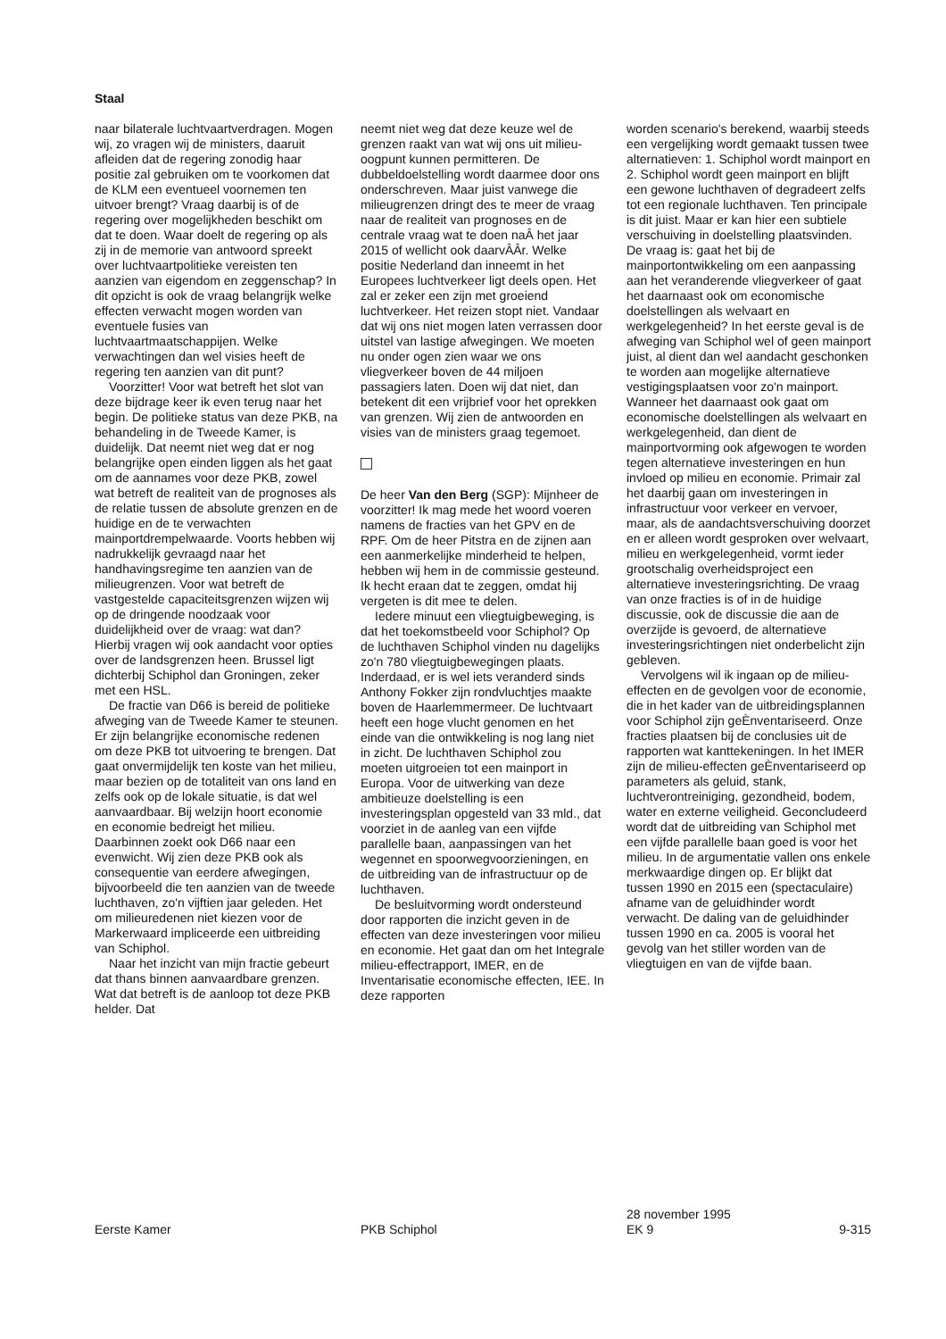Staal
naar bilaterale luchtvaartverdragen. Mogen wij, zo vragen wij de ministers, daaruit afleiden dat de regering zonodig haar positie zal gebruiken om te voorkomen dat de KLM een eventueel voornemen ten uitvoer brengt? Vraag daarbij is of de regering over mogelijkheden beschikt om dat te doen. Waar doelt de regering op als zij in de memorie van antwoord spreekt over luchtvaartpolitieke vereisten ten aanzien van eigendom en zeggenschap? In dit opzicht is ook de vraag belangrijk welke effecten verwacht mogen worden van eventuele fusies van luchtvaartmaatschappijen. Welke verwachtingen dan wel visies heeft de regering ten aanzien van dit punt?
Voorzitter! Voor wat betreft het slot van deze bijdrage keer ik even terug naar het begin. De politieke status van deze PKB, na behandeling in de Tweede Kamer, is duidelijk. Dat neemt niet weg dat er nog belangrijke open einden liggen als het gaat om de aannames voor deze PKB, zowel wat betreft de realiteit van de prognoses als de relatie tussen de absolute grenzen en de huidige en de te verwachten mainportdrempelwaarde. Voorts hebben wij nadrukkelijk gevraagd naar het handhavingsregime ten aanzien van de milieugrenzen. Voor wat betreft de vastgestelde capaciteitsgrenzen wijzen wij op de dringende noodzaak voor duidelijkheid over de vraag: wat dan? Hierbij vragen wij ook aandacht voor opties over de landsgrenzen heen. Brussel ligt dichterbij Schiphol dan Groningen, zeker met een HSL.
De fractie van D66 is bereid de politieke afweging van de Tweede Kamer te steunen. Er zijn belangrijke economische redenen om deze PKB tot uitvoering te brengen. Dat gaat onvermijdelijk ten koste van het milieu, maar bezien op de totaliteit van ons land en zelfs ook op de lokale situatie, is dat wel aanvaardbaar. Bij welzijn hoort economie en economie bedreigt het milieu. Daarbinnen zoekt ook D66 naar een evenwicht. Wij zien deze PKB ook als consequentie van eerdere afwegingen, bijvoorbeeld die ten aanzien van de tweede luchthaven, zo'n vijftien jaar geleden. Het om milieuredenen niet kiezen voor de Markerwaard impliceerde een uitbreiding van Schiphol.
Naar het inzicht van mijn fractie gebeurt dat thans binnen aanvaardbare grenzen. Wat dat betreft is de aanloop tot deze PKB helder. Dat
neemt niet weg dat deze keuze wel de grenzen raakt van wat wij ons uit milieu-oogpunt kunnen permitteren. De dubbeldoelstelling wordt daarmee door ons onderschreven. Maar juist vanwege die milieugrenzen dringt des te meer de vraag naar de realiteit van prognoses en de centrale vraag wat te doen naÂ het jaar 2015 of wellicht ook daarvÂÂr. Welke positie Nederland dan inneemt in het Europees luchtverkeer ligt deels open. Het zal er zeker een zijn met groeiend luchtverkeer. Het reizen stopt niet. Vandaar dat wij ons niet mogen laten verrassen door uitstel van lastige afwegingen. We moeten nu onder ogen zien waar we ons vliegverkeer boven de 44 miljoen passagiers laten. Doen wij dat niet, dan betekent dit een vrijbrief voor het oprekken van grenzen. Wij zien de antwoorden en visies van de ministers graag tegemoet.
De heer Van den Berg (SGP): Mijnheer de voorzitter! Ik mag mede het woord voeren namens de fracties van het GPV en de RPF. Om de heer Pitstra en de zijnen aan een aanmerkelijke minderheid te helpen, hebben wij hem in de commissie gesteund. Ik hecht eraan dat te zeggen, omdat hij vergeten is dit mee te delen.
Iedere minuut een vliegtuigbeweging, is dat het toekomstbeeld voor Schiphol? Op de luchthaven Schiphol vinden nu dagelijks zo'n 780 vliegtuigbewegingen plaats. Inderdaad, er is wel iets veranderd sinds Anthony Fokker zijn rondvluchtjes maakte boven de Haarlemmermeer. De luchtvaart heeft een hoge vlucht genomen en het einde van die ontwikkeling is nog lang niet in zicht. De luchthaven Schiphol zou moeten uitgroeien tot een mainport in Europa. Voor de uitwerking van deze ambitieuze doelstelling is een investeringsplan opgesteld van 33 mld., dat voorziet in de aanleg van een vijfde parallelle baan, aanpassingen van het wegennet en spoorwegvoorzieningen, en de uitbreiding van de infrastructuur op de luchthaven.
De besluitvorming wordt ondersteund door rapporten die inzicht geven in de effecten van deze investeringen voor milieu en economie. Het gaat dan om het Integrale milieu-effectrapport, IMER, en de Inventarisatie economische effecten, IEE. In deze rapporten
worden scenario's berekend, waarbij steeds een vergelijking wordt gemaakt tussen twee alternatieven: 1. Schiphol wordt mainport en 2. Schiphol wordt geen mainport en blijft een gewone luchthaven of degradeert zelfs tot een regionale luchthaven. Ten principale is dit juist. Maar er kan hier een subtiele verschuiving in doelstelling plaatsvinden. De vraag is: gaat het bij de mainportontwikkeling om een aanpassing aan het veranderende vliegverkeer of gaat het daarnaast ook om economische doelstellingen als welvaart en werkgelegenheid? In het eerste geval is de afweging van Schiphol wel of geen mainport juist, al dient dan wel aandacht geschonken te worden aan mogelijke alternatieve vestigingsplaatsen voor zo'n mainport. Wanneer het daarnaast ook gaat om economische doelstellingen als welvaart en werkgelegenheid, dan dient de mainportvorming ook afgewogen te worden tegen alternatieve investeringen en hun invloed op milieu en economie. Primair zal het daarbij gaan om investeringen in infrastructuur voor verkeer en vervoer, maar, als de aandachtsverschuiving doorzet en er alleen wordt gesproken over welvaart, milieu en werkgelegenheid, vormt ieder grootschalig overheidsproject een alternatieve investeringsrichting. De vraag van onze fracties is of in de huidige discussie, ook de discussie die aan de overzijde is gevoerd, de alternatieve investeringsrichtingen niet onderbelicht zijn gebleven.
Vervolgens wil ik ingaan op de milieu-effecten en de gevolgen voor de economie, die in het kader van de uitbreidingsplannen voor Schiphol zijn geÈnventariseerd. Onze fracties plaatsen bij de conclusies uit de rapporten wat kanttekeningen. In het IMER zijn de milieu-effecten geÈnventariseerd op parameters als geluid, stank, luchtverontreiniging, gezondheid, bodem, water en externe veiligheid. Geconcludeerd wordt dat de uitbreiding van Schiphol met een vijfde parallelle baan goed is voor het milieu. In de argumentatie vallen ons enkele merkwaardige dingen op. Er blijkt dat tussen 1990 en 2015 een (spectaculaire) afname van de geluidhinder wordt verwacht. De daling van de geluidhinder tussen 1990 en ca. 2005 is vooral het gevolg van het stiller worden van de vliegtuigen en van de vijfde baan.
Eerste Kamer
PKB Schiphol
28 november 1995
EK 9
9-315